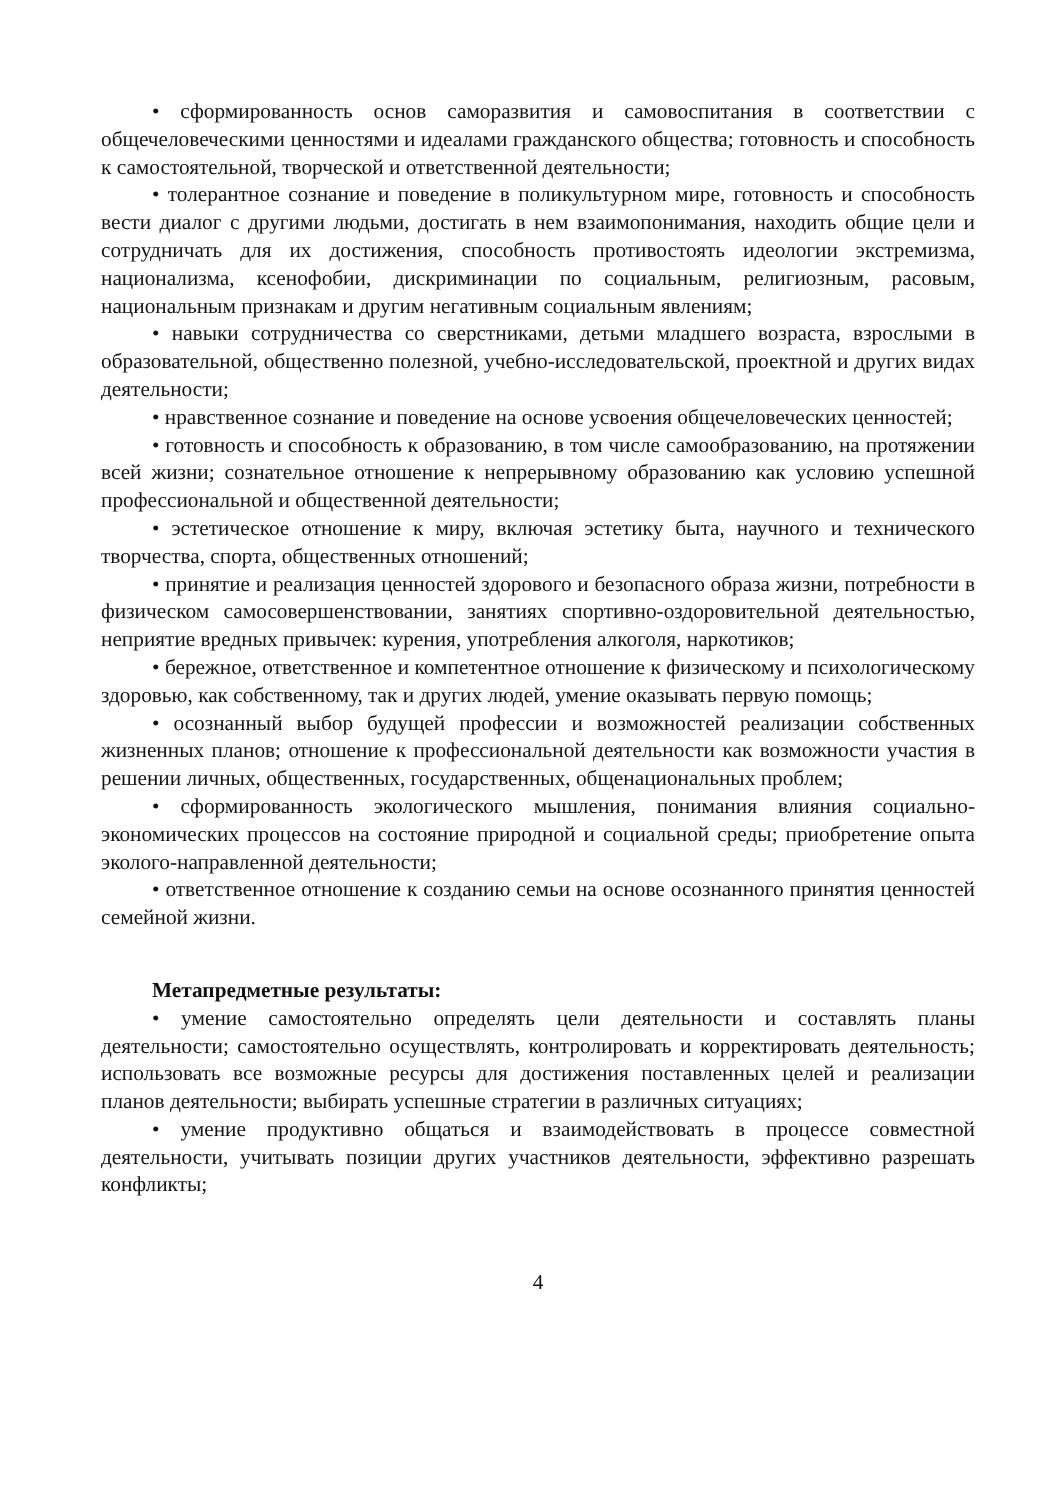• сформированность основ саморазвития и самовоспитания в соответствии с общечеловеческими ценностями и идеалами гражданского общества; готовность и способность к самостоятельной, творческой и ответственной деятельности;
• толерантное сознание и поведение в поликультурном мире, готовность и способность вести диалог с другими людьми, достигать в нем взаимопонимания, находить общие цели и сотрудничать для их достижения, способность противостоять идеологии экстремизма, национализма, ксенофобии, дискриминации по социальным, религиозным, расовым, национальным признакам и другим негативным социальным явлениям;
• навыки сотрудничества со сверстниками, детьми младшего возраста, взрослыми в образовательной, общественно полезной, учебно-исследовательской, проектной и других видах деятельности;
• нравственное сознание и поведение на основе усвоения общечеловеческих ценностей;
• готовность и способность к образованию, в том числе самообразованию, на протяжении всей жизни; сознательное отношение к непрерывному образованию как условию успешной профессиональной и общественной деятельности;
• эстетическое отношение к миру, включая эстетику быта, научного и технического творчества, спорта, общественных отношений;
• принятие и реализация ценностей здорового и безопасного образа жизни, потребности в физическом самосовершенствовании, занятиях спортивно-оздоровительной деятельностью, неприятие вредных привычек: курения, употребления алкоголя, наркотиков;
• бережное, ответственное и компетентное отношение к физическому и психологическому здоровью, как собственному, так и других людей, умение оказывать первую помощь;
• осознанный выбор будущей профессии и возможностей реализации собственных жизненных планов; отношение к профессиональной деятельности как возможности участия в решении личных, общественных, государственных, общенациональных проблем;
• сформированность экологического мышления, понимания влияния социально-экономических процессов на состояние природной и социальной среды; приобретение опыта эколого-направленной деятельности;
• ответственное отношение к созданию семьи на основе осознанного принятия ценностей семейной жизни.
Метапредметные результаты:
• умение самостоятельно определять цели деятельности и составлять планы деятельности; самостоятельно осуществлять, контролировать и корректировать деятельность; использовать все возможные ресурсы для достижения поставленных целей и реализации планов деятельности; выбирать успешные стратегии в различных ситуациях;
• умение продуктивно общаться и взаимодействовать в процессе совместной деятельности, учитывать позиции других участников деятельности, эффективно разрешать конфликты;
4